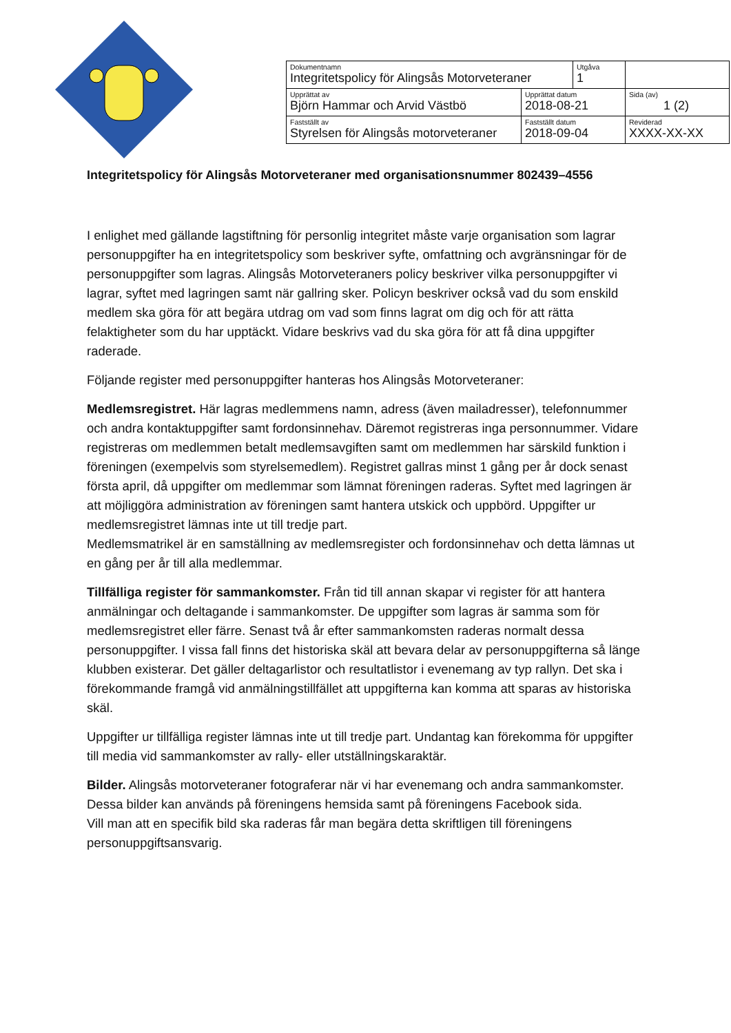| Dokumentnamn Integritetspolicy för Alingsås Motorveteraner | | Utgåva 1 | |
| Upprättat av Björn Hammar och Arvid Västbö | Upprättat datum 2018-08-21 | | Sida (av) 1 (2) |
| Fastställt av Styrelsen för Alingsås motorveteraner | Fastställt datum 2018-09-04 | | Reviderad XXXX-XX-XX |
Integritetspolicy för Alingsås Motorveteraner med organisationsnummer 802439–4556
I enlighet med gällande lagstiftning för personlig integritet måste varje organisation som lagrar personuppgifter ha en integritetspolicy som beskriver syfte, omfattning och avgränsningar för de personuppgifter som lagras. Alingsås Motorveteraners policy beskriver vilka personuppgifter vi lagrar, syftet med lagringen samt när gallring sker. Policyn beskriver också vad du som enskild medlem ska göra för att begära utdrag om vad som finns lagrat om dig och för att rätta felaktigheter som du har upptäckt. Vidare beskrivs vad du ska göra för att få dina uppgifter raderade.
Följande register med personuppgifter hanteras hos Alingsås Motorveteraner:
Medlemsregistret. Här lagras medlemmens namn, adress (även mailadresser), telefonnummer och andra kontaktuppgifter samt fordonsinnehav. Däremot registreras inga personnummer. Vidare registreras om medlemmen betalt medlemsavgiften samt om medlemmen har särskild funktion i föreningen (exempelvis som styrelsemedlem). Registret gallras minst 1 gång per år dock senast första april, då uppgifter om medlemmar som lämnat föreningen raderas. Syftet med lagringen är att möjliggöra administration av föreningen samt hantera utskick och uppbörd. Uppgifter ur medlemsregistret lämnas inte ut till tredje part.
Medlemsmatrikel är en samställning av medlemsregister och fordonsinnehav och detta lämnas ut en gång per år till alla medlemmar.
Tillfälliga register för sammankomster. Från tid till annan skapar vi register för att hantera anmälningar och deltagande i sammankomster. De uppgifter som lagras är samma som för medlemsregistret eller färre. Senast två år efter sammankomsten raderas normalt dessa personuppgifter. I vissa fall finns det historiska skäl att bevara delar av personuppgifterna så länge klubben existerar. Det gäller deltagarlistor och resultatlistor i evenemang av typ rallyn. Det ska i förekommande framgå vid anmälningstillfället att uppgifterna kan komma att sparas av historiska skäl.
Uppgifter ur tillfälliga register lämnas inte ut till tredje part. Undantag kan förekomma för uppgifter till media vid sammankomster av rally- eller utställningskaraktär.
Bilder. Alingsås motorveteraner fotograferar när vi har evenemang och andra sammankomster. Dessa bilder kan används på föreningens hemsida samt på föreningens Facebook sida.
Vill man att en specifik bild ska raderas får man begära detta skriftligen till föreningens personuppgiftsansvarig.